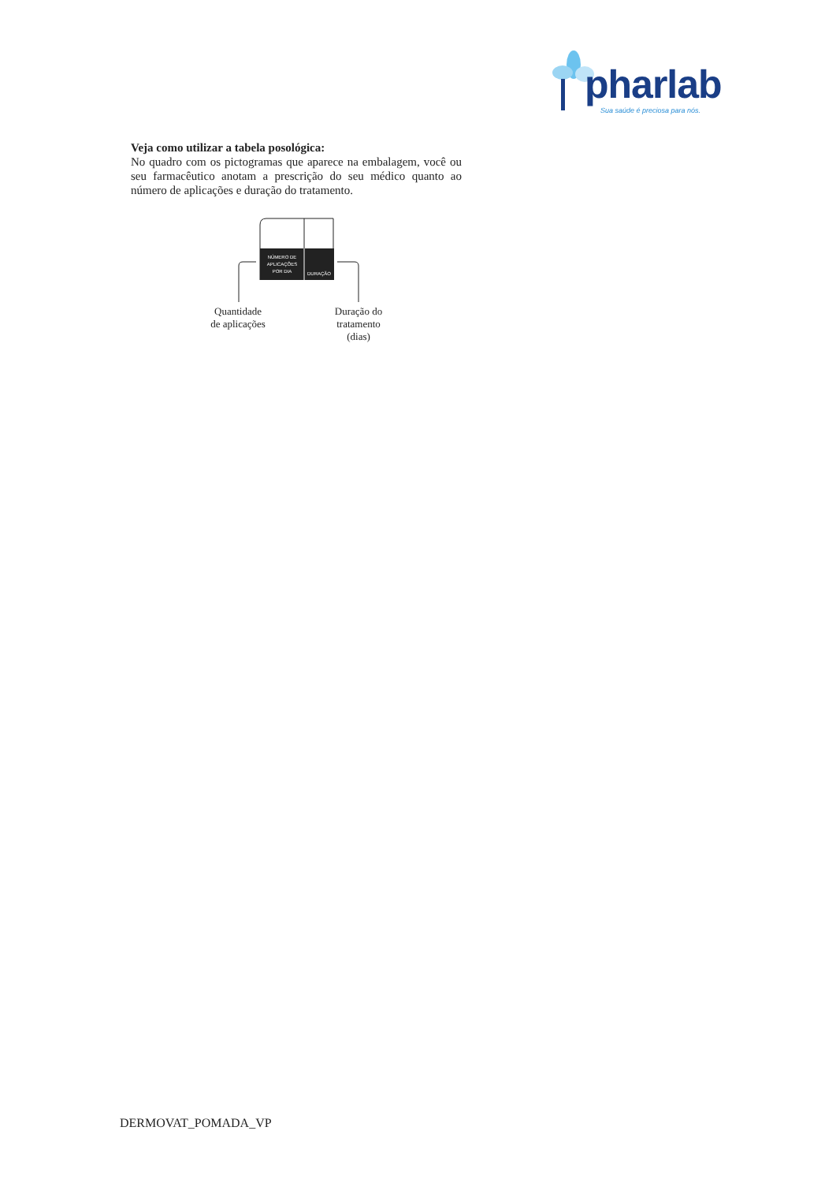pharlab
Sua saúde é preciosa para nós.
Veja como utilizar a tabela posológica:
No quadro com os pictogramas que aparece na embalagem, você ou seu farmacêutico anotam a prescrição do seu médico quanto ao número de aplicações e duração do tratamento.
NÚMERO DE
APLICAÇÕES
POR DIA
DURAÇÃO
Quantidade
de aplicações
Duração do
tratamento
(dias)
DERMOVAT_POMADA_VP